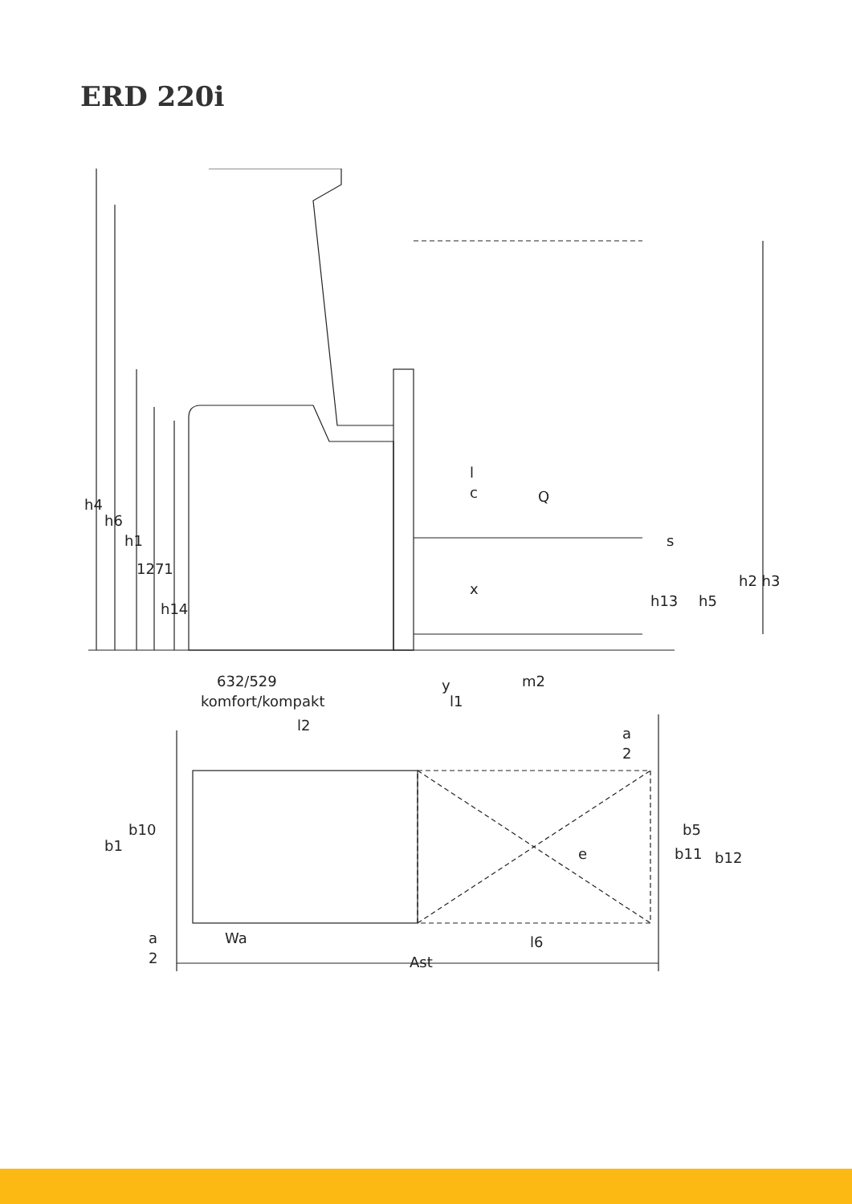ERD 220i
h4
h6
h1
1271
h14
l
c
Q
s
h2 h3
x
h13
h5
632/529
y
m2
komfort/kompakt
l1
l2
a
2
b1
b10
e
b5
b11
b12
a
2
Wa
l6
Ast